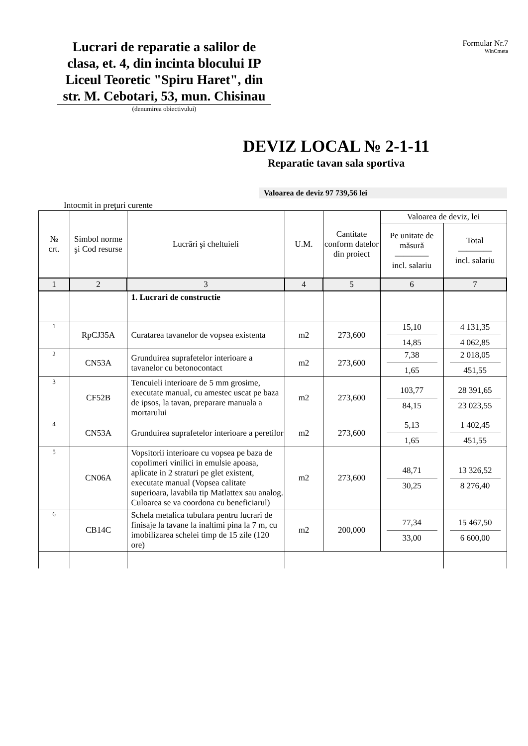Lucrari de reparatie a salilor de clasa, et. 4, din incinta blocului IP Liceul Teoretic "Spiru Haret", din str. M. Cebotari, 53, mun. Chisinau
(denumirea obiectivului)
Formular Nr.7
WinCmeta
DEVIZ LOCAL № 2-1-11
Reparatie tavan sala sportiva
Valoarea de deviz 97 739,56 lei
Intocmit in preţuri curente
| № crt. | Simbol norme şi Cod resurse | Lucrări şi cheltuieli | U.M. | Cantitate conform datelor din proiect | Valoarea de deviz, lei | |
| --- | --- | --- | --- | --- | --- | --- |
| | | | | | Pe unitate de măsură ———— incl. salariu | Total ———— incl. salariu |
| 1 | 2 | 3 | 4 | 5 | 6 | 7 |
| | | 1. Lucrari de constructie | | | | |
| 1 | RpCJ35A | Curatarea tavanelor de vopsea existenta | m2 | 273,600 | 15,10 14,85 | 4 131,35 4 062,85 |
| 2 | CN53A | Grunduirea suprafetelor interioare a tavanelor cu betonocontact | m2 | 273,600 | 7,38 1,65 | 2 018,05 451,55 |
| 3 | CF52B | Tencuieli interioare de 5 mm grosime, executate manual, cu amestec uscat pe baza de ipsos, la tavan, preparare manuala a mortarului | m2 | 273,600 | 103,77 84,15 | 28 391,65 23 023,55 |
| 4 | CN53A | Grunduirea suprafetelor interioare a peretilor | m2 | 273,600 | 5,13 1,65 | 1 402,45 451,55 |
| 5 | CN06A | Vopsitorii interioare cu vopsea pe baza de copolimeri vinilici in emulsie apoasa, aplicate in 2 straturi pe glet existent, executate manual (Vopsea calitate superioara, lavabila tip Matlattex sau analog. Culoarea se va coordona cu beneficiarul) | m2 | 273,600 | 48,71 30,25 | 13 326,52 8 276,40 |
| 6 | CB14C | Schela metalica tubulara pentru lucrari de finisaje la tavane la inaltimi pina la 7 m, cu imobilizarea schelei timp de 15 zile (120 ore) | m2 | 200,000 | 77,34 33,00 | 15 467,50 6 600,00 |